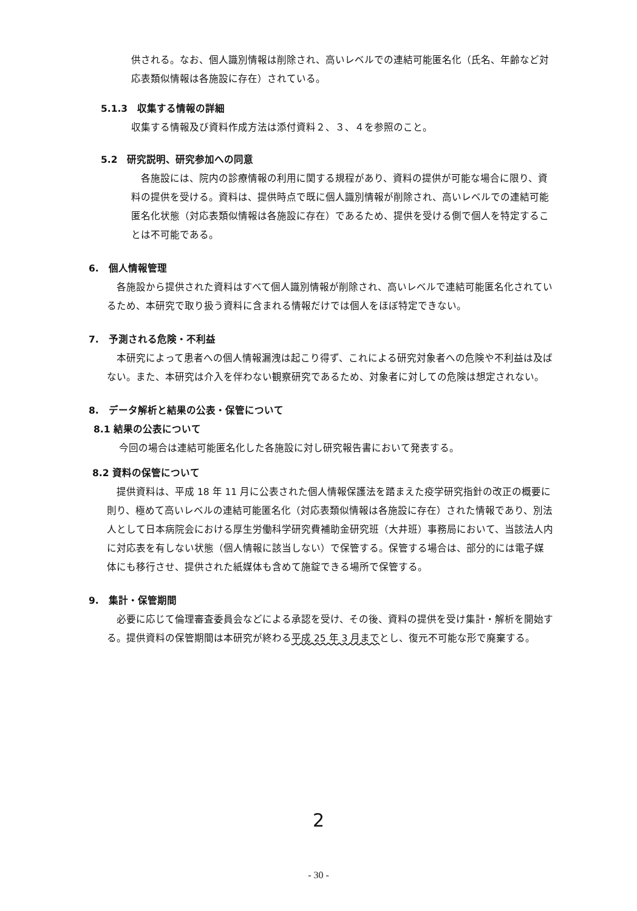供される。なお、個人識別情報は削除され、高いレベルでの連結可能匿名化（氏名、年齢など対応表類似情報は各施設に存在）されている。
5.1.3　収集する情報の詳細
収集する情報及び資料作成方法は添付資料２、３、４を参照のこと。
5.2　研究説明、研究参加への同意
　各施設には、院内の診療情報の利用に関する規程があり、資料の提供が可能な場合に限り、資料の提供を受ける。資料は、提供時点で既に個人識別情報が削除され、高いレベルでの連結可能匿名化状態（対応表類似情報は各施設に存在）であるため、提供を受ける側で個人を特定することは不可能である。
6.　個人情報管理
　各施設から提供された資料はすべて個人識別情報が削除され、高いレベルで連結可能匿名化されているため、本研究で取り扱う資料に含まれる情報だけでは個人をほぼ特定できない。
7.　予測される危険・不利益
　本研究によって患者への個人情報漏洩は起こり得ず、これによる研究対象者への危険や不利益は及ばない。また、本研究は介入を伴わない観察研究であるため、対象者に対しての危険は想定されない。
8.　データ解析と結果の公表・保管について
8.1 結果の公表について
今回の場合は連結可能匿名化した各施設に対し研究報告書において発表する。
8.2 資料の保管について
　提供資料は、平成 18 年 11 月に公表された個人情報保護法を踏まえた疫学研究指針の改正の概要に則り、極めて高いレベルの連結可能匿名化（対応表類似情報は各施設に存在）された情報であり、別法人として日本病院会における厚生労働科学研究費補助金研究班（大井班）事務局において、当該法人内に対応表を有しない状態（個人情報に該当しない）で保管する。保管する場合は、部分的には電子媒体にも移行させ、提供された紙媒体も含めて施錠できる場所で保管する。
9.　集計・保管期間
　必要に応じて倫理審査委員会などによる承認を受け、その後、資料の提供を受け集計・解析を開始する。提供資料の保管期間は本研究が終わる平成 25 年 3 月までとし、復元不可能な形で廃棄する。
2
- 30 -